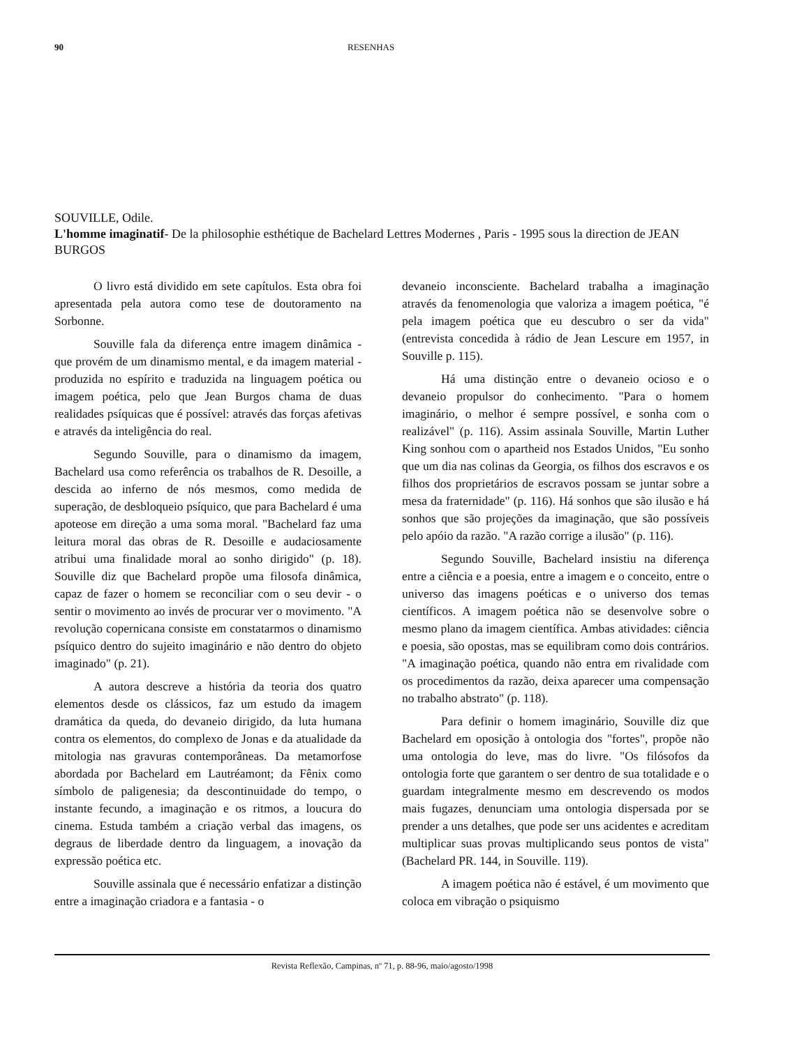90 RESENHAS
SOUVILLE, Odile.
L'homme imaginatif- De la philosophie esthétique de Bachelard Lettres Modernes , Paris - 1995 sous la direction de JEAN BURGOS
O livro está dividido em sete capítulos. Esta obra foi apresentada pela autora como tese de doutoramento na Sorbonne.
Souville fala da diferença entre imagem dinâmica - que provém de um dinamismo mental, e da imagem material - produzida no espírito e traduzida na linguagem poética ou imagem poética, pelo que Jean Burgos chama de duas realidades psíquicas que é possível: através das forças afetivas e através da inteligência do real.
Segundo Souville, para o dinamismo da imagem, Bachelard usa como referência os trabalhos de R. Desoille, a descida ao inferno de nós mesmos, como medida de superação, de desbloqueio psíquico, que para Bachelard é uma apoteose em direção a uma soma moral. "Bachelard faz uma leitura moral das obras de R. Desoille e audaciosamente atribui uma finalidade moral ao sonho dirigido" (p. 18). Souville diz que Bachelard propõe uma filosofa dinâmica, capaz de fazer o homem se reconciliar com o seu devir - o sentir o movimento ao invés de procurar ver o movimento. "A revolução copernicana consiste em constatarmos o dinamismo psíquico dentro do sujeito imaginário e não dentro do objeto imaginado" (p. 21).
A autora descreve a história da teoria dos quatro elementos desde os clássicos, faz um estudo da imagem dramática da queda, do devaneio dirigido, da luta humana contra os elementos, do complexo de Jonas e da atualidade da mitologia nas gravuras contemporâneas. Da metamorfose abordada por Bachelard em Lautréamont; da Fênix como símbolo de paligenesia; da descontinuidade do tempo, o instante fecundo, a imaginação e os ritmos, a loucura do cinema. Estuda também a criação verbal das imagens, os degraus de liberdade dentro da linguagem, a inovação da expressão poética etc.
Souville assinala que é necessário enfatizar a distinção entre a imaginação criadora e a fantasia - o
devaneio inconsciente. Bachelard trabalha a imaginação através da fenomenologia que valoriza a imagem poética, "é pela imagem poética que eu descubro o ser da vida" (entrevista concedida à rádio de Jean Lescure em 1957, in Souville p. 115).
Há uma distinção entre o devaneio ocioso e o devaneio propulsor do conhecimento. "Para o homem imaginário, o melhor é sempre possível, e sonha com o realizável" (p. 116). Assim assinala Souville, Martin Luther King sonhou com o apartheid nos Estados Unidos, "Eu sonho que um dia nas colinas da Georgia, os filhos dos escravos e os filhos dos proprietários de escravos possam se juntar sobre a mesa da fraternidade" (p. 116). Há sonhos que são ilusão e há sonhos que são projeções da imaginação, que são possíveis pelo apóio da razão. "A razão corrige a ilusão" (p. 116).
Segundo Souville, Bachelard insistiu na diferença entre a ciência e a poesia, entre a imagem e o conceito, entre o universo das imagens poéticas e o universo dos temas científicos. A imagem poética não se desenvolve sobre o mesmo plano da imagem científica. Ambas atividades: ciência e poesia, são opostas, mas se equilibram como dois contrários. "A imaginação poética, quando não entra em rivalidade com os procedimentos da razão, deixa aparecer uma compensação no trabalho abstrato" (p. 118).
Para definir o homem imaginário, Souville diz que Bachelard em oposição à ontologia dos "fortes", propõe não uma ontologia do leve, mas do livre. "Os filósofos da ontologia forte que garantem o ser dentro de sua totalidade e o guardam integralmente mesmo em descrevendo os modos mais fugazes, denunciam uma ontologia dispersada por se prender a uns detalhes, que pode ser uns acidentes e acreditam multiplicar suas provas multiplicando seus pontos de vista" (Bachelard PR. 144, in Souville. 119).
A imagem poética não é estável, é um movimento que coloca em vibração o psiquismo
Revista Reflexão, Campinas, nº 71, p. 88-96, maio/agosto/1998